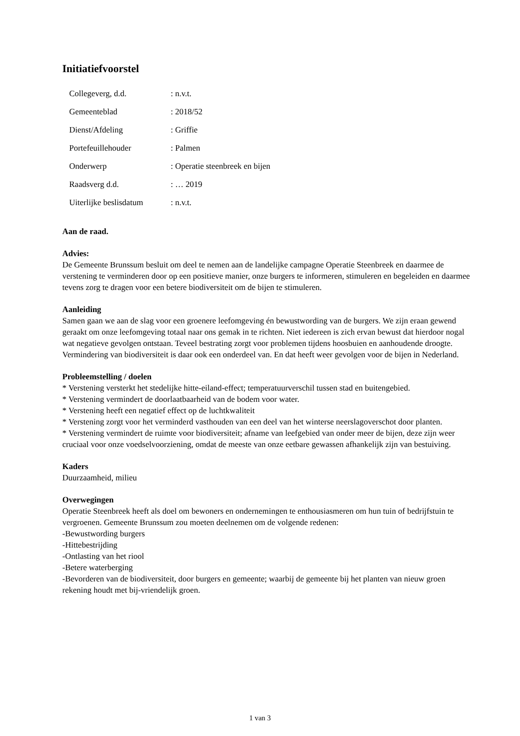Initiatiefvoorstel
| Collegeverg, d.d. | : n.v.t. |
| Gemeenteblad | : 2018/52 |
| Dienst/Afdeling | : Griffie |
| Portefeuillehouder | : Palmen |
| Onderwerp | : Operatie steenbreek en bijen |
| Raadsverg d.d. | : … 2019 |
| Uiterlijke beslisdatum | : n.v.t. |
Aan de raad.
Advies:
De Gemeente Brunssum besluit om deel te nemen aan de landelijke campagne Operatie Steenbreek en daarmee de verstening te verminderen door op een positieve manier, onze burgers te informeren, stimuleren en begeleiden en daarmee tevens zorg te dragen voor een betere biodiversiteit om de bijen te stimuleren.
Aanleiding
Samen gaan we aan de slag voor een groenere leefomgeving én bewustwording van de burgers. We zijn eraan gewend geraakt om onze leefomgeving totaal naar ons gemak in te richten. Niet iedereen is zich ervan bewust dat hierdoor nogal wat negatieve gevolgen ontstaan. Teveel bestrating zorgt voor problemen tijdens hoosbuien en aanhoudende droogte. Vermindering van biodiversiteit is daar ook een onderdeel van. En dat heeft weer gevolgen voor de bijen in Nederland.
Probleemstelling / doelen
* Verstening versterkt het stedelijke hitte-eiland-effect; temperatuurverschil tussen stad en buitengebied.
* Verstening vermindert de doorlaatbaarheid van de bodem voor water.
* Verstening heeft een negatief effect op de luchtkwaliteit
* Verstening zorgt voor het verminderd vasthouden van een deel van het winterse neerslagoverschot door planten.
* Verstening vermindert de ruimte voor biodiversiteit; afname van leefgebied van onder meer de bijen, deze zijn weer cruciaal voor onze voedselvoorziening, omdat de meeste van onze eetbare gewassen afhankelijk zijn van bestuiving.
Kaders
Duurzaamheid, milieu
Overwegingen
Operatie Steenbreek heeft als doel om bewoners en ondernemingen te enthousiasmeren om hun tuin of bedrijfstuin te vergroenen. Gemeente Brunssum zou moeten deelnemen om de volgende redenen:
-Bewustwording burgers
-Hittebestrijding
-Ontlasting van het riool
-Betere waterberging
-Bevorderen van de biodiversiteit, door burgers en gemeente; waarbij de gemeente bij het planten van nieuw groen rekening houdt met bij-vriendelijk groen.
1 van 3